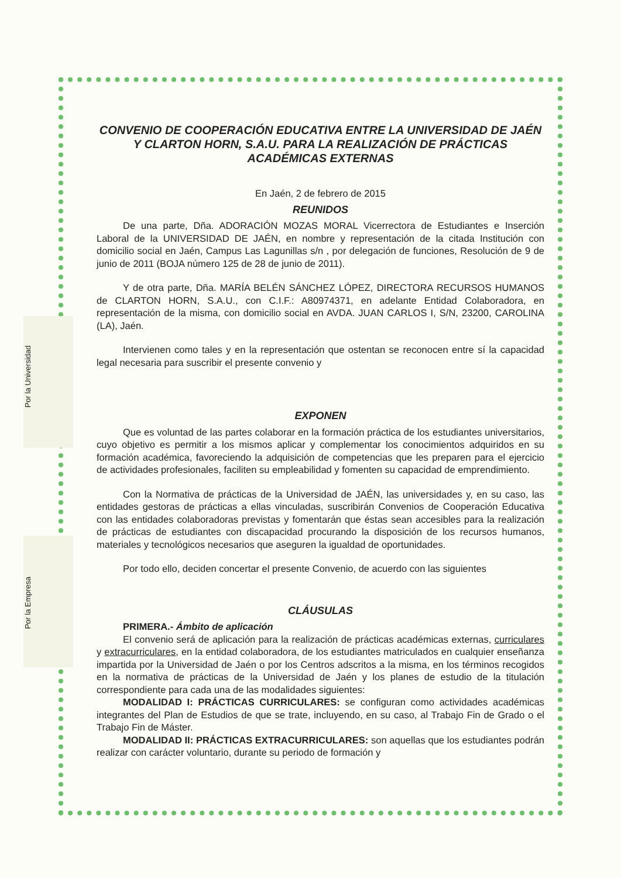Por la Universidad
Por la Empresa
CONVENIO DE COOPERACIÓN EDUCATIVA ENTRE LA UNIVERSIDAD DE JAÉN Y CLARTON HORN, S.A.U. PARA LA REALIZACIÓN DE PRÁCTICAS ACADÉMICAS EXTERNAS
En Jaén, 2 de febrero de 2015
REUNIDOS
De una parte, Dña. ADORACIÓN MOZAS MORAL Vicerrectora de Estudiantes e Inserción Laboral de la UNIVERSIDAD DE JAÉN, en nombre y representación de la citada Institución con domicilio social en Jaén, Campus Las Lagunillas s/n , por delegación de funciones, Resolución de 9 de junio de 2011 (BOJA número 125 de 28 de junio de 2011).
Y de otra parte, Dña. MARÍA BELÉN SÁNCHEZ LÓPEZ, DIRECTORA RECURSOS HUMANOS de CLARTON HORN, S.A.U., con C.I.F.: A80974371, en adelante Entidad Colaboradora, en representación de la misma, con domicilio social en AVDA. JUAN CARLOS I, S/N, 23200, CAROLINA (LA), Jaén.
Intervienen como tales y en la representación que ostentan se reconocen entre sí la capacidad legal necesaria para suscribir el presente convenio y
EXPONEN
Que es voluntad de las partes colaborar en la formación práctica de los estudiantes universitarios, cuyo objetivo es permitir a los mismos aplicar y complementar los conocimientos adquiridos en su formación académica, favoreciendo la adquisición de competencias que les preparen para el ejercicio de actividades profesionales, faciliten su empleabilidad y fomenten su capacidad de emprendimiento.
Con la Normativa de prácticas de la Universidad de JAÉN, las universidades y, en su caso, las entidades gestoras de prácticas a ellas vinculadas, suscribirán Convenios de Cooperación Educativa con las entidades colaboradoras previstas y fomentarán que éstas sean accesibles para la realización de prácticas de estudiantes con discapacidad procurando la disposición de los recursos humanos, materiales y tecnológicos necesarios que aseguren la igualdad de oportunidades.
Por todo ello, deciden concertar el presente Convenio, de acuerdo con las siguientes
CLÁUSULAS
PRIMERA.- Ámbito de aplicación
El convenio será de aplicación para la realización de prácticas académicas externas, curriculares y extracurriculares, en la entidad colaboradora, de los estudiantes matriculados en cualquier enseñanza impartida por la Universidad de Jaén o por los Centros adscritos a la misma, en los términos recogidos en la normativa de prácticas de la Universidad de Jaén y los planes de estudio de la titulación correspondiente para cada una de las modalidades siguientes:
MODALIDAD I: PRÁCTICAS CURRICULARES: se configuran como actividades académicas integrantes del Plan de Estudios de que se trate, incluyendo, en su caso, al Trabajo Fin de Grado o el Trabajo Fin de Máster.
MODALIDAD II: PRÁCTICAS EXTRACURRICULARES: son aquellas que los estudiantes podrán realizar con carácter voluntario, durante su periodo de formación y